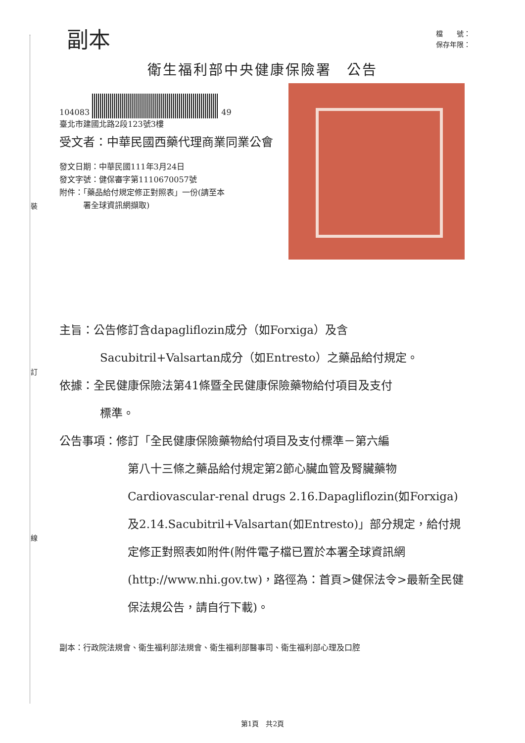裝
訂
線
副本
檔　　號：
保存年限：
衛生福利部中央健康保險署　公告
104083 49
臺北市建國北路2段123號3樓
受文者：中華民國西藥代理商業同業公會
發文日期：中華民國111年3月24日
發文字號：健保審字第1110670057號
附件：「藥品給付規定修正對照表」一份(請至本
　　　署全球資訊網擷取)
主旨：公告修訂含dapagliflozin成分（如Forxiga）及含
Sacubitril+Valsartan成分（如Entresto）之藥品給付規定。
依據：全民健康保險法第41條暨全民健康保險藥物給付項目及支付
標準。
公告事項：修訂「全民健康保險藥物給付項目及支付標準－第六編
第八十三條之藥品給付規定第2節心臟血管及腎臟藥物 Cardiovascular-renal drugs 2.16.Dapagliflozin(如Forxiga) 及2.14.Sacubitril+Valsartan(如Entresto)」部分規定，給付規定修正對照表如附件(附件電子檔已置於本署全球資訊網(http://www.nhi.gov.tw)，路徑為：首頁>健保法令>最新全民健保法規公告，請自行下載)。
副本：行政院法規會、衛生福利部法規會、衛生福利部醫事司、衛生福利部心理及口腔
第1頁　共2頁